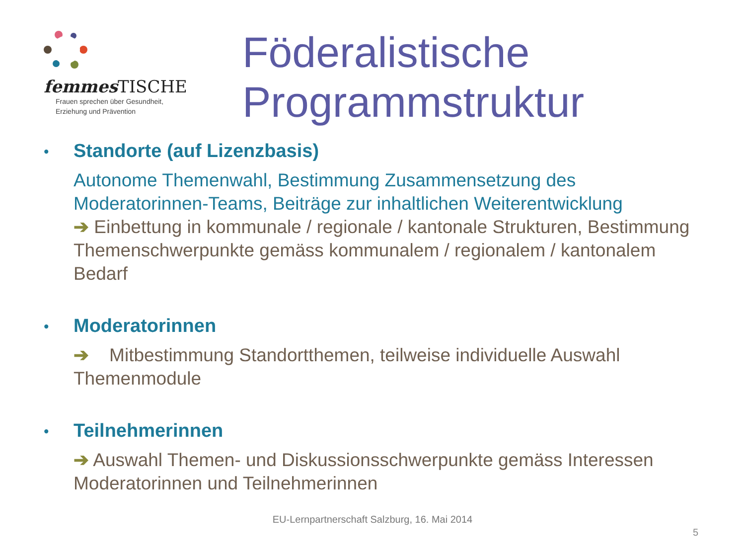femmes TISCHE
Frauen sprechen über Gesundheit,
Erziehung und Prävention
Föderalistische
Programmstruktur
•
Standorte (auf Lizenzbasis)
Autonome Themenwahl, Bestimmung Zusammensetzung des Moderatorinnen-Teams, Beiträge zur inhaltlichen Weiterentwicklung
➔ Einbettung in kommunale / regionale / kantonale Strukturen, Bestimmung Themenschwerpunkte gemäss kommunalem / regionalem / kantonalem Bedarf
•
Moderatorinnen
➔ Mitbestimmung Standortthemen, teilweise individuelle Auswahl Themenmodule
•
Teilnehmerinnen
➔ Auswahl Themen- und Diskussionsschwerpunkte gemäss Interessen Moderatorinnen und Teilnehmerinnen
EU-Lernpartnerschaft Salzburg, 16. Mai 2014
5